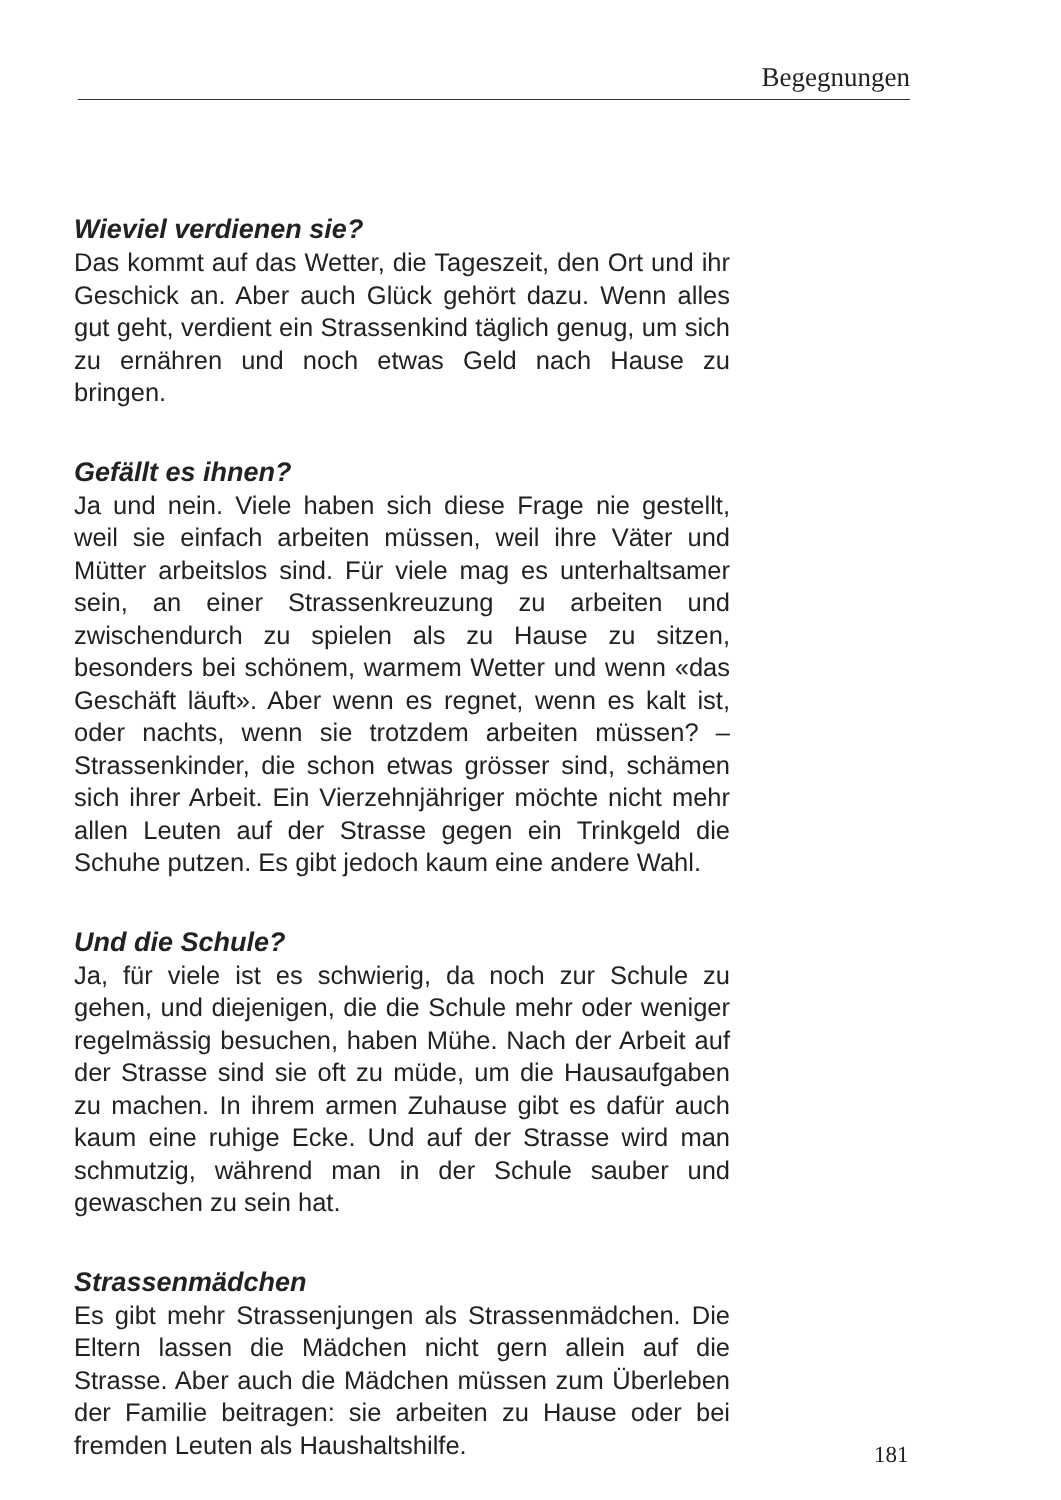Begegnungen
Wieviel verdienen sie?
Das kommt auf das Wetter, die Tageszeit, den Ort und ihr Geschick an. Aber auch Glück gehört dazu. Wenn alles gut geht, verdient ein Strassenkind täglich genug, um sich zu ernähren und noch etwas Geld nach Hause zu bringen.
Gefällt es ihnen?
Ja und nein. Viele haben sich diese Frage nie gestellt, weil sie einfach arbeiten müssen, weil ihre Väter und Mütter arbeitslos sind. Für viele mag es unterhaltsamer sein, an einer Strassenkreuzung zu arbeiten und zwischendurch zu spielen als zu Hause zu sitzen, besonders bei schönem, warmem Wetter und wenn «das Geschäft läuft». Aber wenn es regnet, wenn es kalt ist, oder nachts, wenn sie trotzdem arbeiten müssen? – Strassenkinder, die schon etwas grösser sind, schämen sich ihrer Arbeit. Ein Vierzehnjähriger möchte nicht mehr allen Leuten auf der Strasse gegen ein Trinkgeld die Schuhe putzen. Es gibt jedoch kaum eine andere Wahl.
Und die Schule?
Ja, für viele ist es schwierig, da noch zur Schule zu gehen, und diejenigen, die die Schule mehr oder weniger regelmässig besuchen, haben Mühe. Nach der Arbeit auf der Strasse sind sie oft zu müde, um die Hausaufgaben zu machen. In ihrem armen Zuhause gibt es dafür auch kaum eine ruhige Ecke. Und auf der Strasse wird man schmutzig, während man in der Schule sauber und gewaschen zu sein hat.
Strassenmädchen
Es gibt mehr Strassenjungen als Strassenmädchen. Die Eltern lassen die Mädchen nicht gern allein auf die Strasse. Aber auch die Mädchen müssen zum Überleben der Familie beitragen: sie arbeiten zu Hause oder bei fremden Leuten als Haushaltshilfe.
181